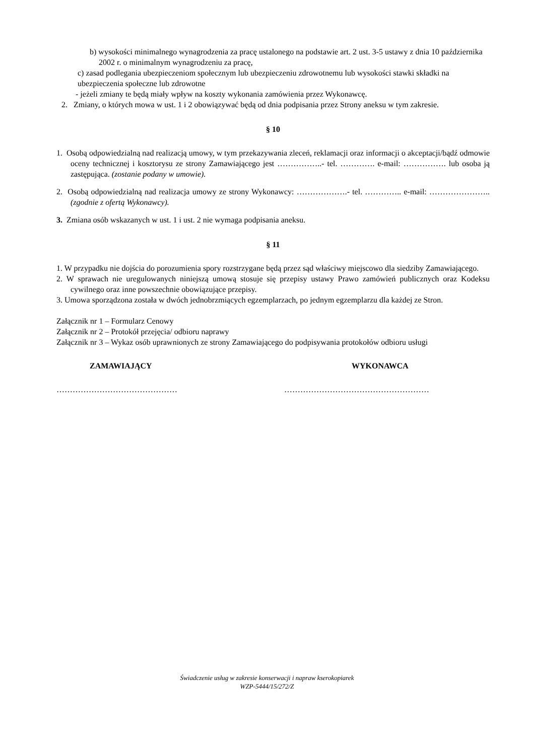b) wysokości minimalnego wynagrodzenia za pracę ustalonego na podstawie art. 2 ust. 3-5 ustawy z dnia 10 października 2002 r. o minimalnym wynagrodzeniu za pracę,
c) zasad podlegania ubezpieczeniom społecznym lub ubezpieczeniu zdrowotnemu lub wysokości stawki składki na ubezpieczenia społeczne lub zdrowotne
- jeżeli zmiany te będą miały wpływ na koszty wykonania zamówienia przez Wykonawcę.
2. Zmiany, o których mowa w ust. 1 i 2 obowiązywać będą od dnia podpisania przez Strony aneksu w tym zakresie.
§ 10
1. Osobą odpowiedzialną nad realizacją umowy, w tym przekazywania zleceń, reklamacji oraz informacji o akceptacji/bądź odmowie oceny technicznej i kosztorysu ze strony Zamawiającego jest ……………..- tel. …………. e-mail: ……………. lub osoba ją zastępująca. (zostanie podany w umowie).
2. Osobą odpowiedzialną nad realizacja umowy ze strony Wykonawcy: ……………….- tel. ………….. e-mail: ………………….. (zgodnie z ofertą Wykonawcy).
3. Zmiana osób wskazanych w ust. 1 i ust. 2 nie wymaga podpisania aneksu.
§ 11
1. W przypadku nie dojścia do porozumienia spory rozstrzygane będą przez sąd właściwy miejscowo dla siedziby Zamawiającego.
2. W sprawach nie uregulowanych niniejszą umową stosuje się przepisy ustawy Prawo zamówień publicznych oraz Kodeksu cywilnego oraz inne powszechnie obowiązujące przepisy.
3. Umowa sporządzona została w dwóch jednobrzmiących egzemplarzach, po jednym egzemplarzu dla każdej ze Stron.
Załącznik nr 1 – Formularz Cenowy
Załącznik nr 2 – Protokół przejęcia/ odbioru naprawy
Załącznik nr 3 – Wykaz osób uprawnionych ze strony Zamawiającego do podpisywania protokołów odbioru usługi
ZAMAWIAJĄCY WYKONAWCA
……………………………………… ………………………………………………
Świadczenie usług w zakresie konserwacji i napraw kserokopiarek
WZP-5444/15/272/Z